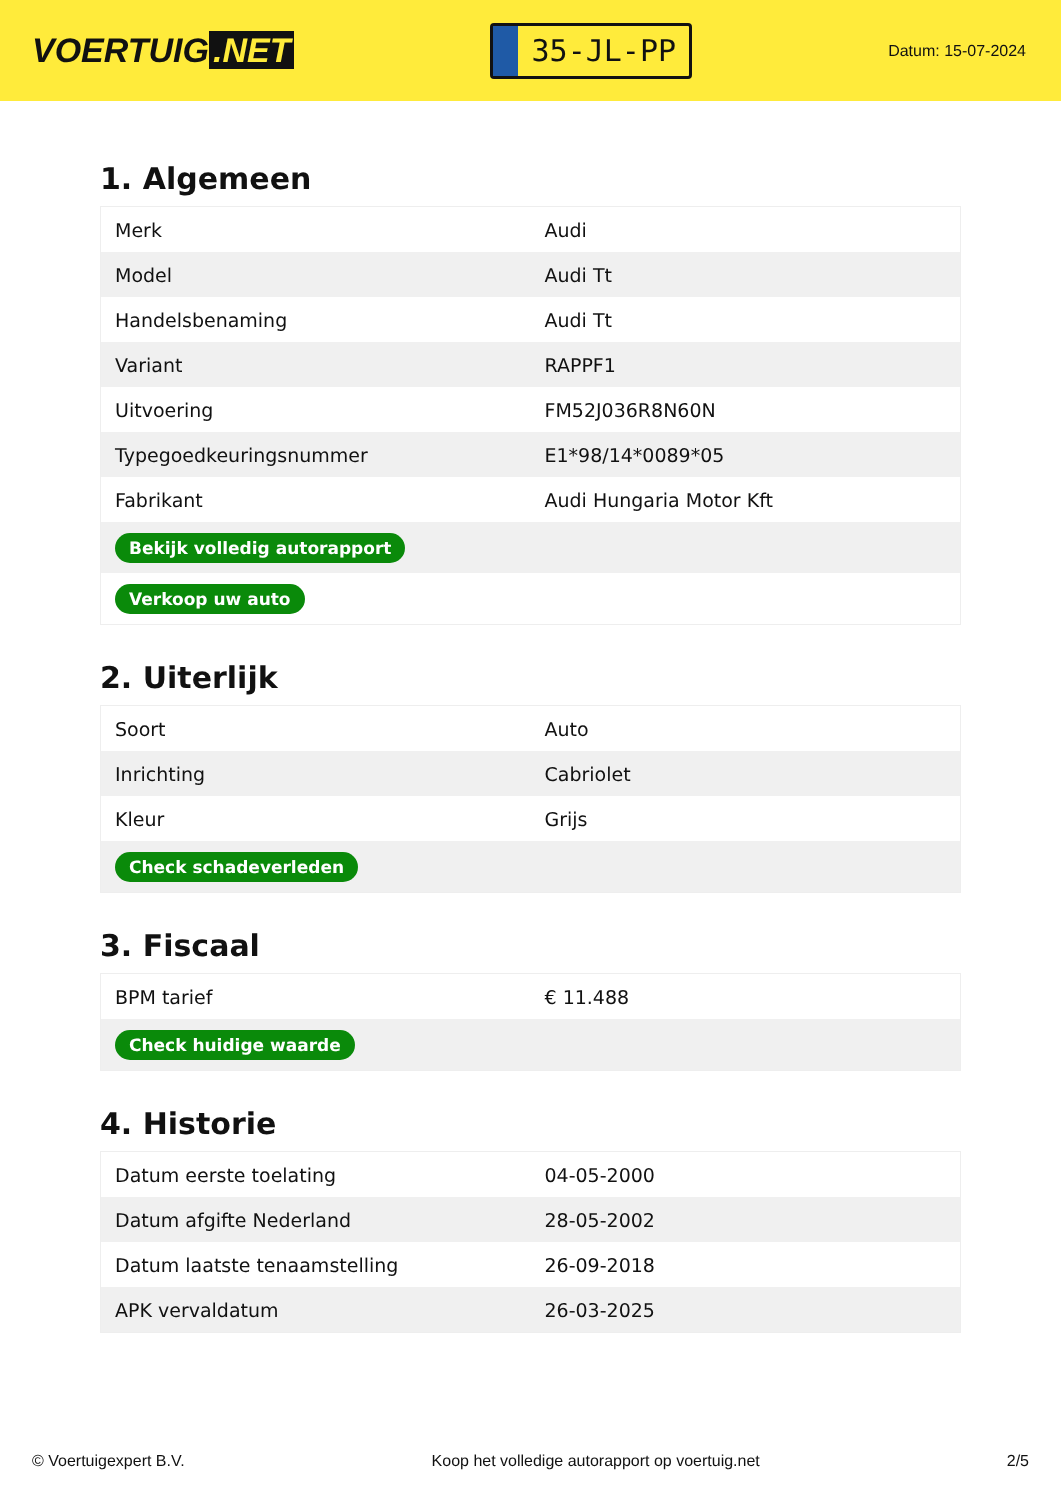VOERTUIG.NET
35-JL-PP
Datum: 15-07-2024
1. Algemeen
| Merk | Audi |
| Model | Audi Tt |
| Handelsbenaming | Audi Tt |
| Variant | RAPPF1 |
| Uitvoering | FM52J036R8N60N |
| Typegoedkeuringsnummer | E1*98/14*0089*05 |
| Fabrikant | Audi Hungaria Motor Kft |
| Bekijk volledig autorapport | |
| Verkoop uw auto | |
2. Uiterlijk
| Soort | Auto |
| Inrichting | Cabriolet |
| Kleur | Grijs |
| Check schadeverleden | |
3. Fiscaal
| BPM tarief | € 11.488 |
| Check huidige waarde | |
4. Historie
| Datum eerste toelating | 04-05-2000 |
| Datum afgifte Nederland | 28-05-2002 |
| Datum laatste tenaamstelling | 26-09-2018 |
| APK vervaldatum | 26-03-2025 |
© Voertuigexpert B.V. Koop het volledige autorapport op voertuig.net 2/5